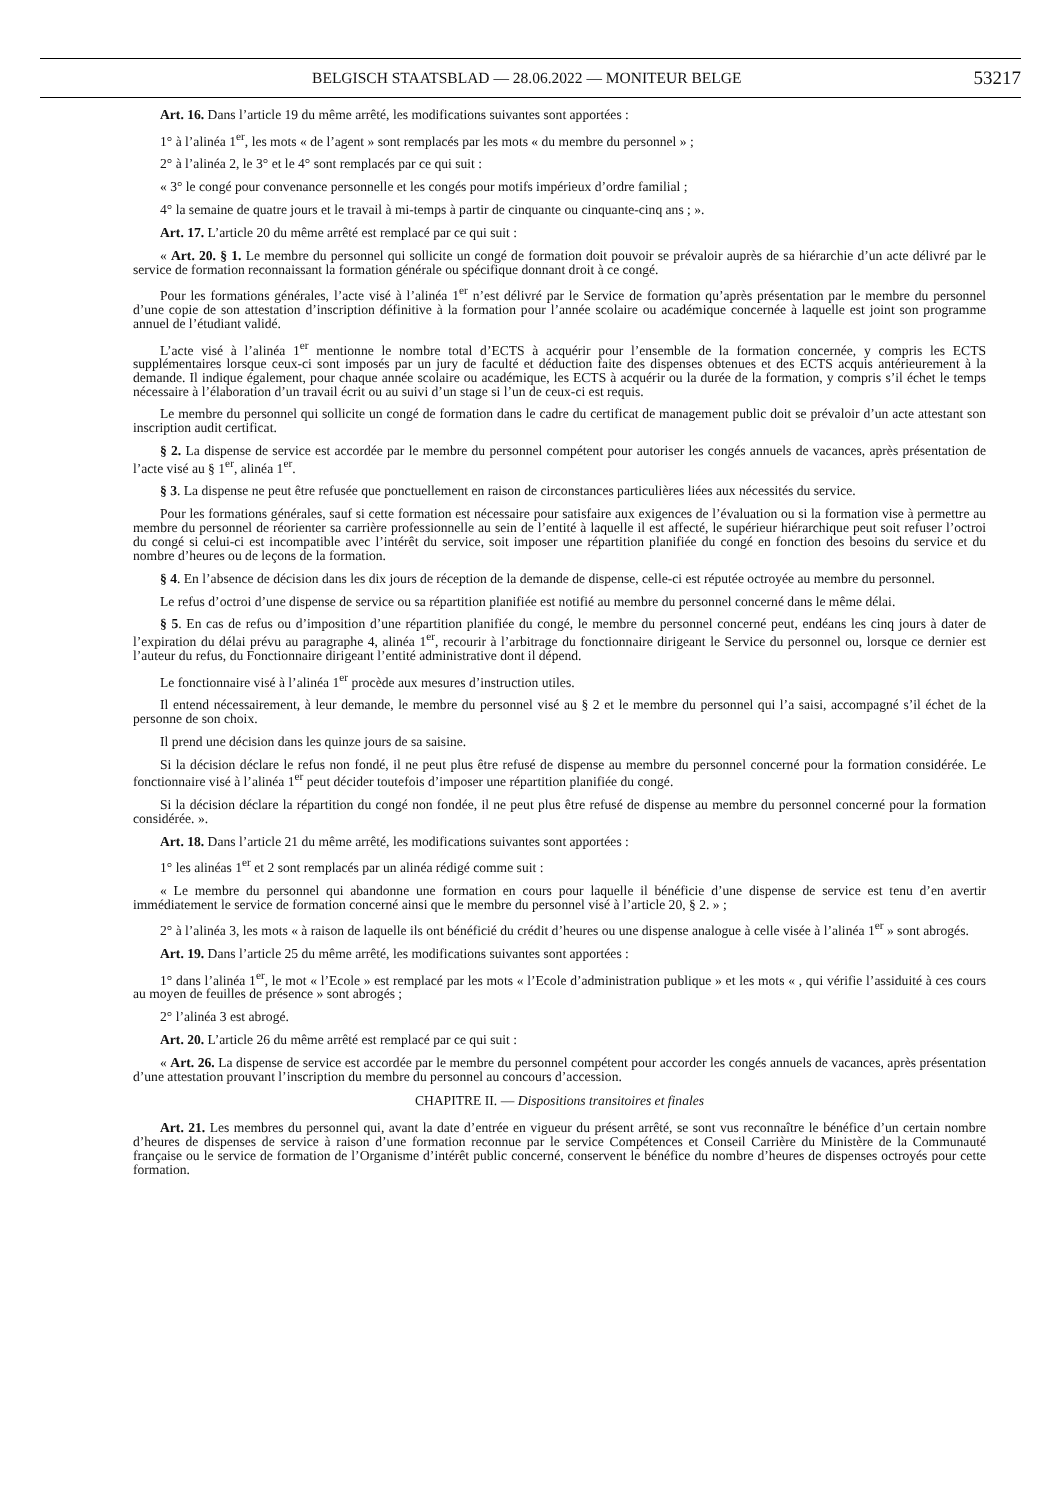BELGISCH STAATSBLAD — 28.06.2022 — MONITEUR BELGE 53217
Art. 16. Dans l’article 19 du même arrêté, les modifications suivantes sont apportées :
1° à l’alinéa 1<sup>er</sup>, les mots « de l’agent » sont remplacés par les mots « du membre du personnel » ;
2° à l’alinéa 2, le 3° et le 4° sont remplacés par ce qui suit :
« 3° le congé pour convenance personnelle et les congés pour motifs impérieux d’ordre familial ;
4° la semaine de quatre jours et le travail à mi-temps à partir de cinquante ou cinquante-cinq ans ; ».
Art. 17. L’article 20 du même arrêté est remplacé par ce qui suit :
« Art. 20. § 1. Le membre du personnel qui sollicite un congé de formation doit pouvoir se prévaloir auprès de sa hiérarchie d’un acte délivré par le service de formation reconnaissant la formation générale ou spécifique donnant droit à ce congé.
Pour les formations générales, l’acte visé à l’alinéa 1<sup>er</sup> n’est délivré par le Service de formation qu’après présentation par le membre du personnel d’une copie de son attestation d’inscription définitive à la formation pour l’année scolaire ou académique concernée à laquelle est joint son programme annuel de l’étudiant validé.
L’acte visé à l’alinéa 1<sup>er</sup> mentionne le nombre total d’ECTS à acquérir pour l’ensemble de la formation concernée, y compris les ECTS supplémentaires lorsque ceux-ci sont imposés par un jury de faculté et déduction faite des dispenses obtenues et des ECTS acquis antérieurement à la demande. Il indique également, pour chaque année scolaire ou académique, les ECTS à acquérir ou la durée de la formation, y compris s’il échet le temps nécessaire à l’élaboration d’un travail écrit ou au suivi d’un stage si l’un de ceux-ci est requis.
Le membre du personnel qui sollicite un congé de formation dans le cadre du certificat de management public doit se prévaloir d’un acte attestant son inscription audit certificat.
§ 2. La dispense de service est accordée par le membre du personnel compétent pour autoriser les congés annuels de vacances, après présentation de l’acte visé au § 1<sup>er</sup>, alinéa 1<sup>er</sup>.
§ 3. La dispense ne peut être refusée que ponctuellement en raison de circonstances particulières liées aux nécessités du service.
Pour les formations générales, sauf si cette formation est nécessaire pour satisfaire aux exigences de l’évaluation ou si la formation vise à permettre au membre du personnel de réorienter sa carrière professionnelle au sein de l’entité à laquelle il est affecté, le supérieur hiérarchique peut soit refuser l’octroi du congé si celui-ci est incompatible avec l’intérêt du service, soit imposer une répartition planifiée du congé en fonction des besoins du service et du nombre d’heures ou de leçons de la formation.
§ 4. En l’absence de décision dans les dix jours de réception de la demande de dispense, celle-ci est réputée octroyée au membre du personnel.
Le refus d’octroi d’une dispense de service ou sa répartition planifiée est notifié au membre du personnel concerné dans le même délai.
§ 5. En cas de refus ou d’imposition d’une répartition planifiée du congé, le membre du personnel concerné peut, endéans les cinq jours à dater de l’expiration du délai prévu au paragraphe 4, alinéa 1<sup>er</sup>, recourir à l’arbitrage du fonctionnaire dirigeant le Service du personnel ou, lorsque ce dernier est l’auteur du refus, du Fonctionnaire dirigeant l’entité administrative dont il dépend.
Le fonctionnaire visé à l’alinéa 1<sup>er</sup> procède aux mesures d’instruction utiles.
Il entend nécessairement, à leur demande, le membre du personnel visé au § 2 et le membre du personnel qui l’a saisi, accompagné s’il échet de la personne de son choix.
Il prend une décision dans les quinze jours de sa saisine.
Si la décision déclare le refus non fondé, il ne peut plus être refusé de dispense au membre du personnel concerné pour la formation considérée. Le fonctionnaire visé à l’alinéa 1<sup>er</sup> peut décider toutefois d’imposer une répartition planifiée du congé.
Si la décision déclare la répartition du congé non fondée, il ne peut plus être refusé de dispense au membre du personnel concerné pour la formation considérée. ».
Art. 18. Dans l’article 21 du même arrêté, les modifications suivantes sont apportées :
1° les alinéas 1<sup>er</sup> et 2 sont remplacés par un alinéa rédigé comme suit :
« Le membre du personnel qui abandonne une formation en cours pour laquelle il bénéficie d’une dispense de service est tenu d’en avertir immédiatement le service de formation concerné ainsi que le membre du personnel visé à l’article 20, § 2. » ;
2° à l’alinéa 3, les mots « à raison de laquelle ils ont bénéficié du crédit d’heures ou une dispense analogue à celle visée à l’alinéa 1<sup>er</sup> » sont abrogés.
Art. 19. Dans l’article 25 du même arrêté, les modifications suivantes sont apportées :
1° dans l’alinéa 1<sup>er</sup>, le mot « l’Ecole » est remplacé par les mots « l’Ecole d’administration publique » et les mots « , qui vérifie l’assiduité à ces cours au moyen de feuilles de présence » sont abrogés ;
2° l’alinéa 3 est abrogé.
Art. 20. L’article 26 du même arrêté est remplacé par ce qui suit :
« Art. 26. La dispense de service est accordée par le membre du personnel compétent pour accorder les congés annuels de vacances, après présentation d’une attestation prouvant l’inscription du membre du personnel au concours d’accession.
CHAPITRE II. — Dispositions transitoires et finales
Art. 21. Les membres du personnel qui, avant la date d’entrée en vigueur du présent arrêté, se sont vus reconnaître le bénéfice d’un certain nombre d’heures de dispenses de service à raison d’une formation reconnue par le service Compétences et Conseil Carrière du Ministère de la Communauté française ou le service de formation de l’Organisme d’intérêt public concerné, conservent le bénéfice du nombre d’heures de dispenses octroyés pour cette formation.